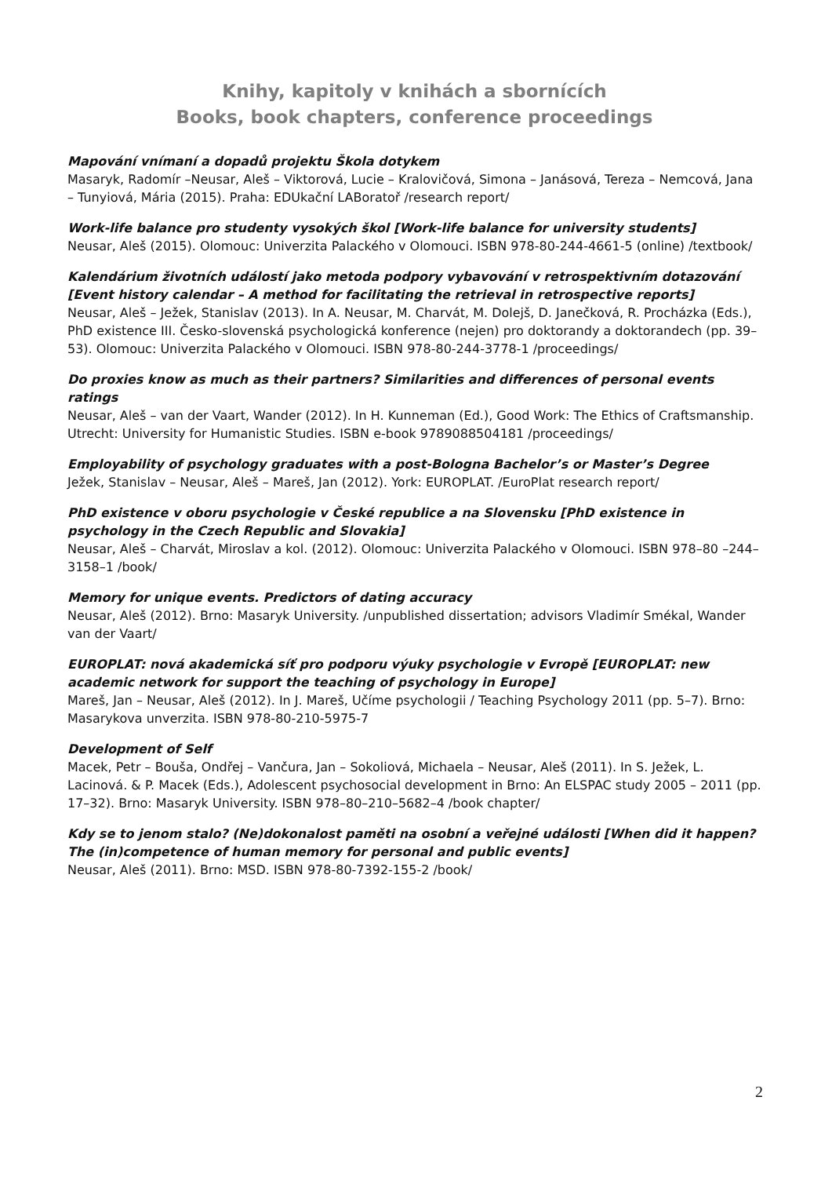Knihy, kapitoly v knihách a sbornících
Books, book chapters, conference proceedings
Mapování vnímaní a dopadů projektu Škola dotykem
Masaryk, Radomír –Neusar, Aleš – Viktorová, Lucie – Kralovičová, Simona – Janásová, Tereza – Nemcová, Jana – Tunyiová, Mária (2015). Praha: EDUkační LABoratoř /research report/
Work-life balance pro studenty vysokých škol [Work-life balance for university students]
Neusar, Aleš (2015). Olomouc: Univerzita Palackého v Olomouci. ISBN 978-80-244-4661-5 (online) /textbook/
Kalendárium životních událostí jako metoda podpory vybavování v retrospektivním dotazování [Event history calendar – A method for facilitating the retrieval in retrospective reports]
Neusar, Aleš – Ježek, Stanislav (2013). In A. Neusar, M. Charvát, M. Dolejš, D. Janečková, R. Procházka (Eds.), PhD existence III. Česko-slovenská psychologická konference (nejen) pro doktorandy a doktorandech (pp. 39–53). Olomouc: Univerzita Palackého v Olomouci. ISBN 978-80-244-3778-1 /proceedings/
Do proxies know as much as their partners? Similarities and differences of personal events ratings
Neusar, Aleš – van der Vaart, Wander (2012). In H. Kunneman (Ed.), Good Work: The Ethics of Craftsmanship. Utrecht: University for Humanistic Studies. ISBN e-book 9789088504181 /proceedings/
Employability of psychology graduates with a post-Bologna Bachelor’s or Master’s Degree
Ježek, Stanislav – Neusar, Aleš – Mareš, Jan (2012). York: EUROPLAT. /EuroPlat research report/
PhD existence v oboru psychologie v České republice a na Slovensku [PhD existence in psychology in the Czech Republic and Slovakia]
Neusar, Aleš – Charvát, Miroslav a kol. (2012). Olomouc: Univerzita Palackého v Olomouci. ISBN 978–80 –244–3158–1 /book/
Memory for unique events. Predictors of dating accuracy
Neusar, Aleš (2012). Brno: Masaryk University. /unpublished dissertation; advisors Vladimír Smékal, Wander van der Vaart/
EUROPLAT: nová akademická síť pro podporu výuky psychologie v Evropě [EUROPLAT: new academic network for support the teaching of psychology in Europe]
Mareš, Jan – Neusar, Aleš (2012). In J. Mareš, Učíme psychologii / Teaching Psychology 2011 (pp. 5–7). Brno: Masarykova unverzita. ISBN 978-80-210-5975-7
Development of Self
Macek, Petr – Bouša, Ondřej – Vančura, Jan – Sokoliová, Michaela – Neusar, Aleš (2011). In S. Ježek, L. Lacinová. & P. Macek (Eds.), Adolescent psychosocial development in Brno: An ELSPAC study 2005 – 2011 (pp. 17–32). Brno: Masaryk University. ISBN 978–80–210–5682–4 /book chapter/
Kdy se to jenom stalo? (Ne)dokonalost paměti na osobní a veřejné události [When did it happen? The (in)competence of human memory for personal and public events]
Neusar, Aleš (2011). Brno: MSD. ISBN 978-80-7392-155-2 /book/
2